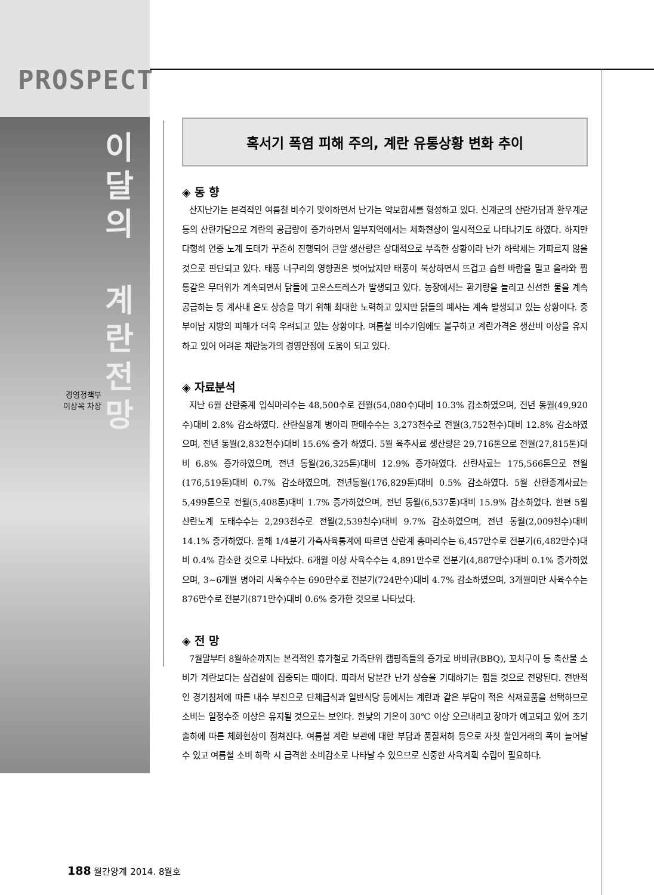PROSPECT
경영정책부
이상목 차장
이
달
의
계
란
전
망
혹서기 폭염 피해 주의, 계란 유통상황 변화 추이
◈ 동 향
산지난가는 본격적인 여름철 비수기 맞이하면서 난가는 약보합세를 형성하고 있다. 신계군의 산란가담과 환우계군 등의 산란가담으로 계란의 공급량이 증가하면서 일부지역에서는 체화현상이 일시적으로 나타나기도 하였다. 하지만 다행히 연중 노계 도태가 꾸준히 진행되어 큰알 생산량은 상대적으로 부족한 상황이라 난가 하락세는 가파르지 않을 것으로 판단되고 있다. 태풍 너구리의 영향권은 벗어났지만 태풍이 북상하면서 뜨겁고 습한 바람을 밀고 올라와 찜통같은 무더위가 계속되면서 닭들에 고온스트레스가 발생되고 있다. 농장에서는 환기량을 늘리고 신선한 물을 계속 공급하는 등 계사내 온도 상승을 막기 위해 최대한 노력하고 있지만 닭들의 폐사는 계속 발생되고 있는 상황이다. 중부이남 지방의 피해가 더욱 우려되고 있는 상황이다. 여름철 비수기임에도 불구하고 계란가격은 생산비 이상을 유지하고 있어 어려운 채란농가의 경영안정에 도움이 되고 있다.
◈ 자료분석
지난 6월 산란종계 입식마리수는 48,500수로 전월(54,080수)대비 10.3% 감소하였으며, 전년 동월(49,920수)대비 2.8% 감소하였다. 산란실용계 병아리 판매수수는 3,273천수로 전월(3,752천수)대비 12.8% 감소하였으며, 전년 동월(2,832천수)대비 15.6% 증가 하였다. 5월 육추사료 생산량은 29,716톤으로 전월(27,815톤)대비 6.8% 증가하였으며, 전년 동월(26,325톤)대비 12.9% 증가하였다. 산란사료는 175,566톤으로 전월(176,519톤)대비 0.7% 감소하였으며, 전년동월(176,829톤)대비 0.5% 감소하였다. 5월 산란종계사료는 5,499톤으로 전월(5,408톤)대비 1.7% 증가하였으며, 전년 동월(6,537톤)대비 15.9% 감소하였다. 한편 5월 산란노계 도태수수는 2,293천수로 전월(2,539천수)대비 9.7% 감소하였으며, 전년 동월(2,009천수)대비 14.1% 증가하였다. 올해 1/4분기 가축사육통계에 따르면 산란계 총마리수는 6,457만수로 전분기(6,482만수)대비 0.4% 감소한 것으로 나타났다. 6개월 이상 사육수수는 4,891만수로 전분기(4,887만수)대비 0.1% 증가하였으며, 3~6개월 병아리 사육수수는 690만수로 전분기(724만수)대비 4.7% 감소하였으며, 3개월미만 사육수수는 876만수로 전분기(871만수)대비 0.6% 증가한 것으로 나타났다.
◈ 전 망
7월말부터 8월하순까지는 본격적인 휴가철로 가족단위 캠핑족들의 증가로 바비큐(BBQ), 꼬치구이 등 축산물 소비가 계란보다는 삼겹살에 집중되는 때이다. 따라서 당분간 난가 상승을 기대하기는 힘들 것으로 전망된다. 전반적인 경기침체에 따른 내수 부진으로 단체급식과 일반식당 등에서는 계란과 같은 부담이 적은 식재료품을 선택하므로 소비는 일정수준 이상은 유지될 것으로는 보인다. 한낮의 기온이 30℃ 이상 오르내리고 장마가 예고되고 있어 조기 출하에 따른 체화현상이 점쳐진다. 여름철 계란 보관에 대한 부담과 품질저하 등으로 자칫 할인거래의 폭이 늘어날 수 있고 여름철 소비 하락 시 급격한 소비감소로 나타날 수 있으므로 신중한 사육계획 수립이 필요하다.
188 월간양계 2014. 8월호